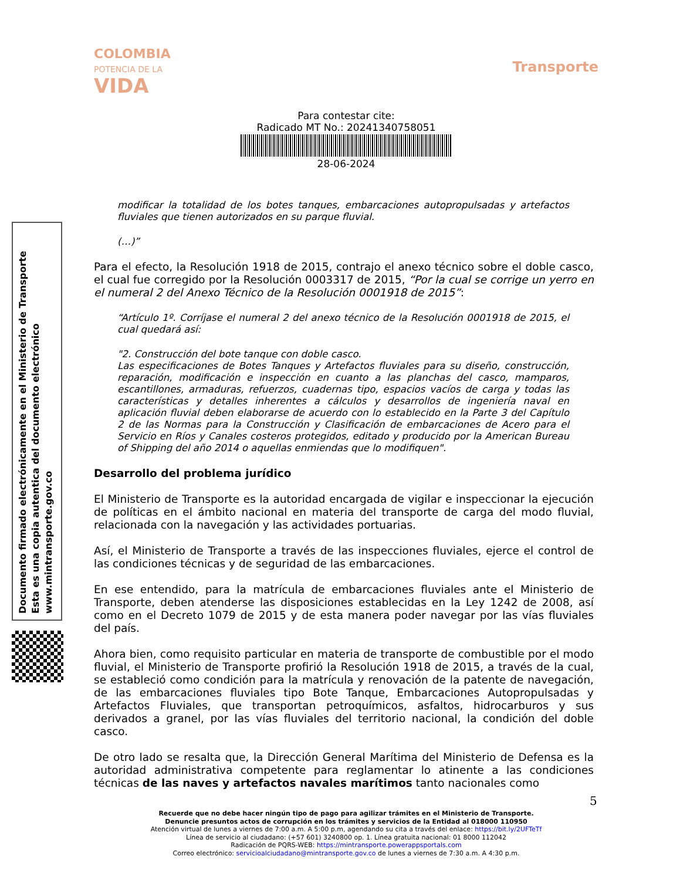COLOMBIA
POTENCIA DE LA
VIDA
Transporte
Para contestar cite:
Radicado MT No.: 20241340758051
28-06-2024
Documento firmado electrónicamente en el Ministerio de Transporte
Esta es una copia autentica del documento electrónico
www.mintransporte.gov.co
modificar la totalidad de los botes tanques, embarcaciones autopropulsadas y artefactos fluviales que tienen autorizados en su parque fluvial.
(…)”
Para el efecto, la Resolución 1918 de 2015, contrajo el anexo técnico sobre el doble casco, el cual fue corregido por la Resolución 0003317 de 2015, “Por la cual se corrige un yerro en el numeral 2 del Anexo Técnico de la Resolución 0001918 de 2015”:
“Artículo 1º. Corríjase el numeral 2 del anexo técnico de la Resolución 0001918 de 2015, el cual quedará así:
"2. Construcción del bote tanque con doble casco.
Las especificaciones de Botes Tanques y Artefactos fluviales para su diseño, construcción, reparación, modificación e inspección en cuanto a las planchas del casco, mamparos, escantillones, armaduras, refuerzos, cuadernas tipo, espacios vacíos de carga y todas las características y detalles inherentes a cálculos y desarrollos de ingeniería naval en aplicación fluvial deben elaborarse de acuerdo con lo establecido en la Parte 3 del Capítulo 2 de las Normas para la Construcción y Clasificación de embarcaciones de Acero para el Servicio en Ríos y Canales costeros protegidos, editado y producido por la American Bureau of Shipping del año 2014 o aquellas enmiendas que lo modifiquen".
Desarrollo del problema jurídico
El Ministerio de Transporte es la autoridad encargada de vigilar e inspeccionar la ejecución de políticas en el ámbito nacional en materia del transporte de carga del modo fluvial, relacionada con la navegación y las actividades portuarias.
Así, el Ministerio de Transporte a través de las inspecciones fluviales, ejerce el control de las condiciones técnicas y de seguridad de las embarcaciones.
En ese entendido, para la matrícula de embarcaciones fluviales ante el Ministerio de Transporte, deben atenderse las disposiciones establecidas en la Ley 1242 de 2008, así como en el Decreto 1079 de 2015 y de esta manera poder navegar por las vías fluviales del país.
Ahora bien, como requisito particular en materia de transporte de combustible por el modo fluvial, el Ministerio de Transporte profirió la Resolución 1918 de 2015, a través de la cual, se estableció como condición para la matrícula y renovación de la patente de navegación, de las embarcaciones fluviales tipo Bote Tanque, Embarcaciones Autopropulsadas y Artefactos Fluviales, que transportan petroquímicos, asfaltos, hidrocarburos y sus derivados a granel, por las vías fluviales del territorio nacional, la condición del doble casco.
De otro lado se resalta que, la Dirección General Marítima del Ministerio de Defensa es la autoridad administrativa competente para reglamentar lo atinente a las condiciones técnicas de las naves y artefactos navales marítimos tanto nacionales como
5
Recuerde que no debe hacer ningún tipo de pago para agilizar trámites en el Ministerio de Transporte.
Denuncie presuntos actos de corrupción en los trámites y servicios de la Entidad al 018000 110950
Atención virtual de lunes a viernes de 7:00 a.m. A 5:00 p.m, agendando su cita a través del enlace: https://bit.ly/2UFTeTf
Línea de servicio al ciudadano: (+57 601) 3240800 op. 1. Línea gratuita nacional: 01 8000 112042
Radicación de PQRS-WEB: https://mintransporte.powerappsportals.com
Correo electrónico: servicioalciudadano@mintransporte.gov.co de lunes a viernes de 7:30 a.m. A 4:30 p.m.